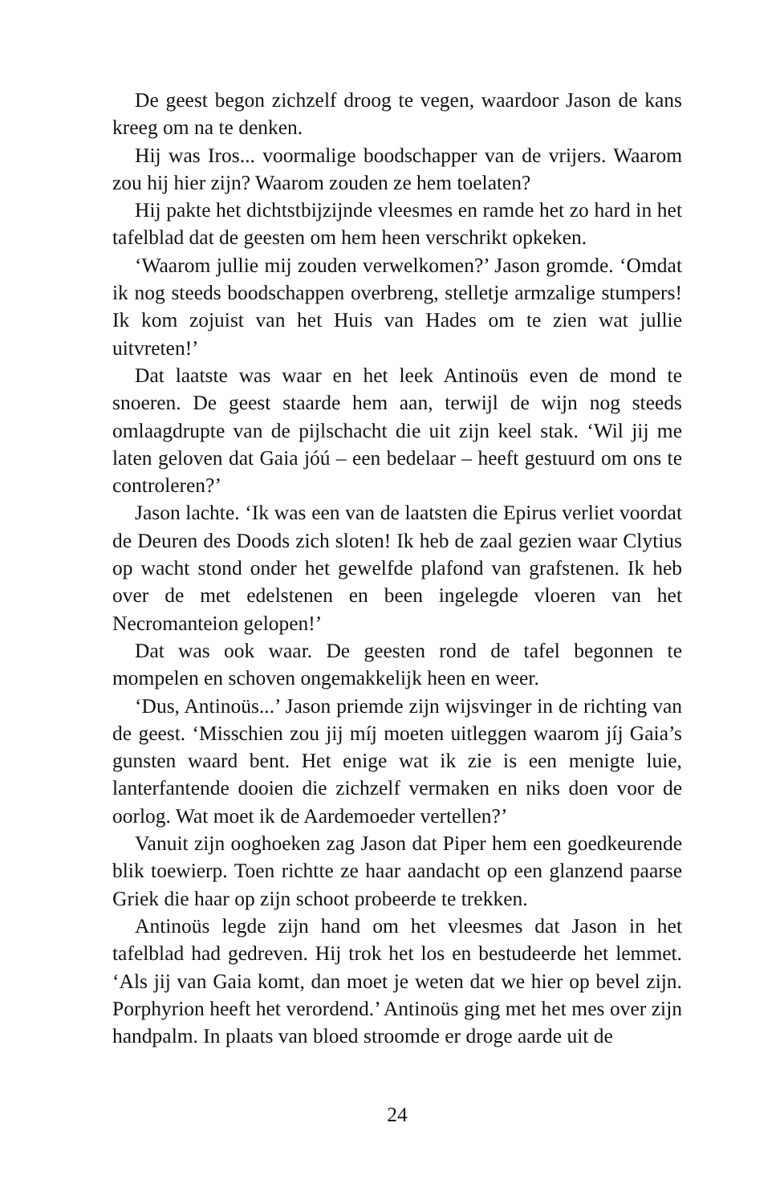De geest begon zichzelf droog te vegen, waardoor Jason de kans kreeg om na te denken.
Hij was Iros... voormalige boodschapper van de vrijers. Waarom zou hij hier zijn? Waarom zouden ze hem toelaten?
Hij pakte het dichtstbijzijnde vleesmes en ramde het zo hard in het tafelblad dat de geesten om hem heen verschrikt opkeken.
‘Waarom jullie mij zouden verwelkomen?’ Jason gromde. ‘Omdat ik nog steeds boodschappen overbreng, stelletje armzalige stumpers! Ik kom zojuist van het Huis van Hades om te zien wat jullie uitvreten!’
Dat laatste was waar en het leek Antinoüs even de mond te snoeren. De geest staarde hem aan, terwijl de wijn nog steeds omlaagdrupte van de pijlschacht die uit zijn keel stak. ‘Wil jij me laten geloven dat Gaia jóú – een bedelaar – heeft gestuurd om ons te controleren?’
Jason lachte. ‘Ik was een van de laatsten die Epirus verliet voordat de Deuren des Doods zich sloten! Ik heb de zaal gezien waar Clytius op wacht stond onder het gewelfde plafond van grafstenen. Ik heb over de met edelstenen en been ingelegde vloeren van het Necromanteion gelopen!’
Dat was ook waar. De geesten rond de tafel begonnen te mompelen en schoven ongemakkelijk heen en weer.
‘Dus, Antinoüs...’ Jason priemde zijn wijsvinger in de richting van de geest. ‘Misschien zou jij míj moeten uitleggen waarom jíj Gaia’s gunsten waard bent. Het enige wat ik zie is een menigte luie, lanterfantende dooien die zichzelf vermaken en niks doen voor de oorlog. Wat moet ik de Aardemoeder vertellen?’
Vanuit zijn ooghoeken zag Jason dat Piper hem een goedkeurende blik toewierp. Toen richtte ze haar aandacht op een glanzend paarse Griek die haar op zijn schoot probeerde te trekken.
Antinoüs legde zijn hand om het vleesmes dat Jason in het tafelblad had gedreven. Hij trok het los en bestudeerde het lemmet. ‘Als jij van Gaia komt, dan moet je weten dat we hier op bevel zijn. Porphyrion heeft het verordend.’ Antinoüs ging met het mes over zijn handpalm. In plaats van bloed stroomde er droge aarde uit de
24